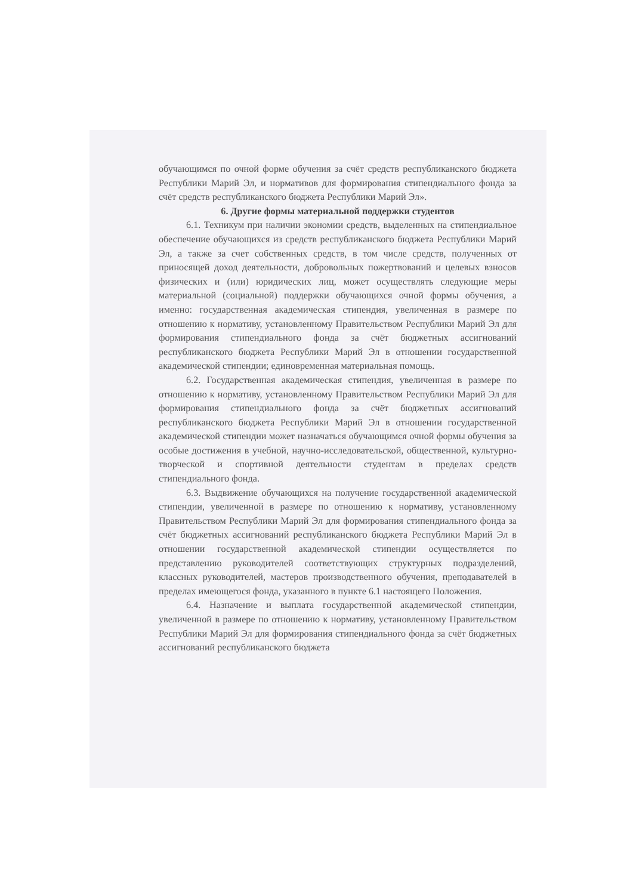обучающимся по очной форме обучения за счёт средств республиканского бюджета Республики Марий Эл, и нормативов для формирования стипендиального фонда за счёт средств республиканского бюджета Республики Марий Эл».
6. Другие формы материальной поддержки студентов
6.1. Техникум при наличии экономии средств, выделенных на стипендиальное обеспечение обучающихся из средств республиканского бюджета Республики Марий Эл, а также за счет собственных средств, в том числе средств, полученных от приносящей доход деятельности, добровольных пожертвований и целевых взносов физических и (или) юридических лиц, может осуществлять следующие меры материальной (социальной) поддержки обучающихся очной формы обучения, а именно: государственная академическая стипендия, увеличенная в размере по отношению к нормативу, установленному Правительством Республики Марий Эл для формирования стипендиального фонда за счёт бюджетных ассигнований республиканского бюджета Республики Марий Эл в отношении государственной академической стипендии; единовременная материальная помощь.
6.2. Государственная академическая стипендия, увеличенная в размере по отношению к нормативу, установленному Правительством Республики Марий Эл для формирования стипендиального фонда за счёт бюджетных ассигнований республиканского бюджета Республики Марий Эл в отношении государственной академической стипендии может назначаться обучающимся очной формы обучения за особые достижения в учебной, научно-исследовательской, общественной, культурно-творческой и спортивной деятельности студентам в пределах средств стипендиального фонда.
6.3. Выдвижение обучающихся на получение государственной академической стипендии, увеличенной в размере по отношению к нормативу, установленному Правительством Республики Марий Эл для формирования стипендиального фонда за счёт бюджетных ассигнований республиканского бюджета Республики Марий Эл в отношении государственной академической стипендии осуществляется по представлению руководителей соответствующих структурных подразделений, классных руководителей, мастеров производственного обучения, преподавателей в пределах имеющегося фонда, указанного в пункте 6.1 настоящего Положения.
6.4. Назначение и выплата государственной академической стипендии, увеличенной в размере по отношению к нормативу, установленному Правительством Республики Марий Эл для формирования стипендиального фонда за счёт бюджетных ассигнований республиканского бюджета